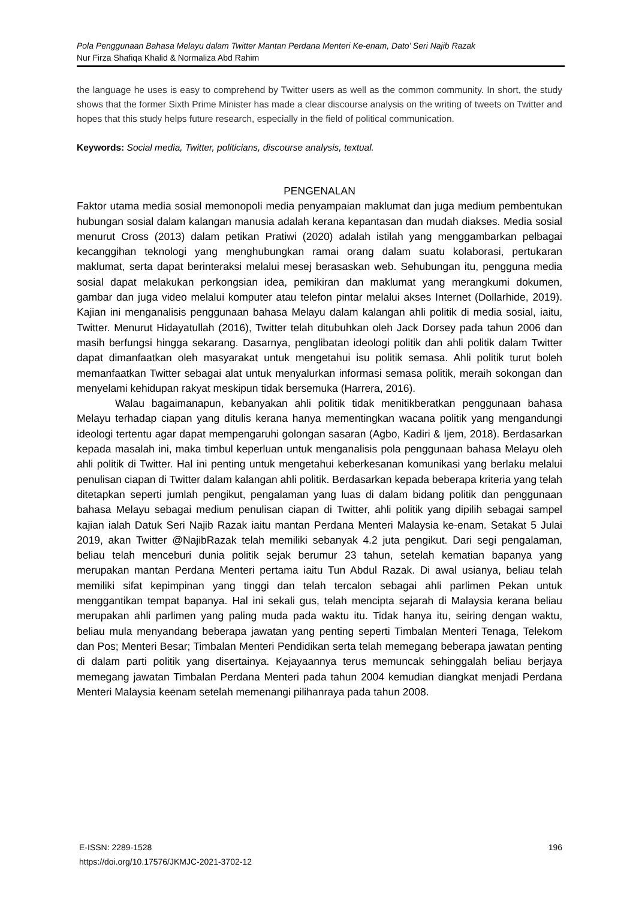Pola Penggunaan Bahasa Melayu dalam Twitter Mantan Perdana Menteri Ke-enam, Dato’ Seri Najib Razak
Nur Firza Shafiqa Khalid & Normaliza Abd Rahim
the language he uses is easy to comprehend by Twitter users as well as the common community. In short, the study shows that the former Sixth Prime Minister has made a clear discourse analysis on the writing of tweets on Twitter and hopes that this study helps future research, especially in the field of political communication.
Keywords: Social media, Twitter, politicians, discourse analysis, textual.
PENGENALAN
Faktor utama media sosial memonopoli media penyampaian maklumat dan juga medium pembentukan hubungan sosial dalam kalangan manusia adalah kerana kepantasan dan mudah diakses. Media sosial menurut Cross (2013) dalam petikan Pratiwi (2020) adalah istilah yang menggambarkan pelbagai kecanggihan teknologi yang menghubungkan ramai orang dalam suatu kolaborasi, pertukaran maklumat, serta dapat berinteraksi melalui mesej berasaskan web. Sehubungan itu, pengguna media sosial dapat melakukan perkongsian idea, pemikiran dan maklumat yang merangkumi dokumen, gambar dan juga video melalui komputer atau telefon pintar melalui akses Internet (Dollarhide, 2019). Kajian ini menganalisis penggunaan bahasa Melayu dalam kalangan ahli politik di media sosial, iaitu, Twitter. Menurut Hidayatullah (2016), Twitter telah ditubuhkan oleh Jack Dorsey pada tahun 2006 dan masih berfungsi hingga sekarang. Dasarnya, penglibatan ideologi politik dan ahli politik dalam Twitter dapat dimanfaatkan oleh masyarakat untuk mengetahui isu politik semasa. Ahli politik turut boleh memanfaatkan Twitter sebagai alat untuk menyalurkan informasi semasa politik, meraih sokongan dan menyelami kehidupan rakyat meskipun tidak bersemuka (Harrera, 2016).
Walau bagaimanapun, kebanyakan ahli politik tidak menitikberatkan penggunaan bahasa Melayu terhadap ciapan yang ditulis kerana hanya mementingkan wacana politik yang mengandungi ideologi tertentu agar dapat mempengaruhi golongan sasaran (Agbo, Kadiri & Ijem, 2018). Berdasarkan kepada masalah ini, maka timbul keperluan untuk menganalisis pola penggunaan bahasa Melayu oleh ahli politik di Twitter. Hal ini penting untuk mengetahui keberkesanan komunikasi yang berlaku melalui penulisan ciapan di Twitter dalam kalangan ahli politik. Berdasarkan kepada beberapa kriteria yang telah ditetapkan seperti jumlah pengikut, pengalaman yang luas di dalam bidang politik dan penggunaan bahasa Melayu sebagai medium penulisan ciapan di Twitter, ahli politik yang dipilih sebagai sampel kajian ialah Datuk Seri Najib Razak iaitu mantan Perdana Menteri Malaysia ke-enam. Setakat 5 Julai 2019, akan Twitter @NajibRazak telah memiliki sebanyak 4.2 juta pengikut. Dari segi pengalaman, beliau telah menceburi dunia politik sejak berumur 23 tahun, setelah kematian bapanya yang merupakan mantan Perdana Menteri pertama iaitu Tun Abdul Razak. Di awal usianya, beliau telah memiliki sifat kepimpinan yang tinggi dan telah tercalon sebagai ahli parlimen Pekan untuk menggantikan tempat bapanya. Hal ini sekali gus, telah mencipta sejarah di Malaysia kerana beliau merupakan ahli parlimen yang paling muda pada waktu itu. Tidak hanya itu, seiring dengan waktu, beliau mula menyandang beberapa jawatan yang penting seperti Timbalan Menteri Tenaga, Telekom dan Pos; Menteri Besar; Timbalan Menteri Pendidikan serta telah memegang beberapa jawatan penting di dalam parti politik yang disertainya. Kejayaannya terus memuncak sehinggalah beliau berjaya memegang jawatan Timbalan Perdana Menteri pada tahun 2004 kemudian diangkat menjadi Perdana Menteri Malaysia keenam setelah memenangi pilihanraya pada tahun 2008.
E-ISSN: 2289-1528
https://doi.org/10.17576/JKMJC-2021-3702-12
196